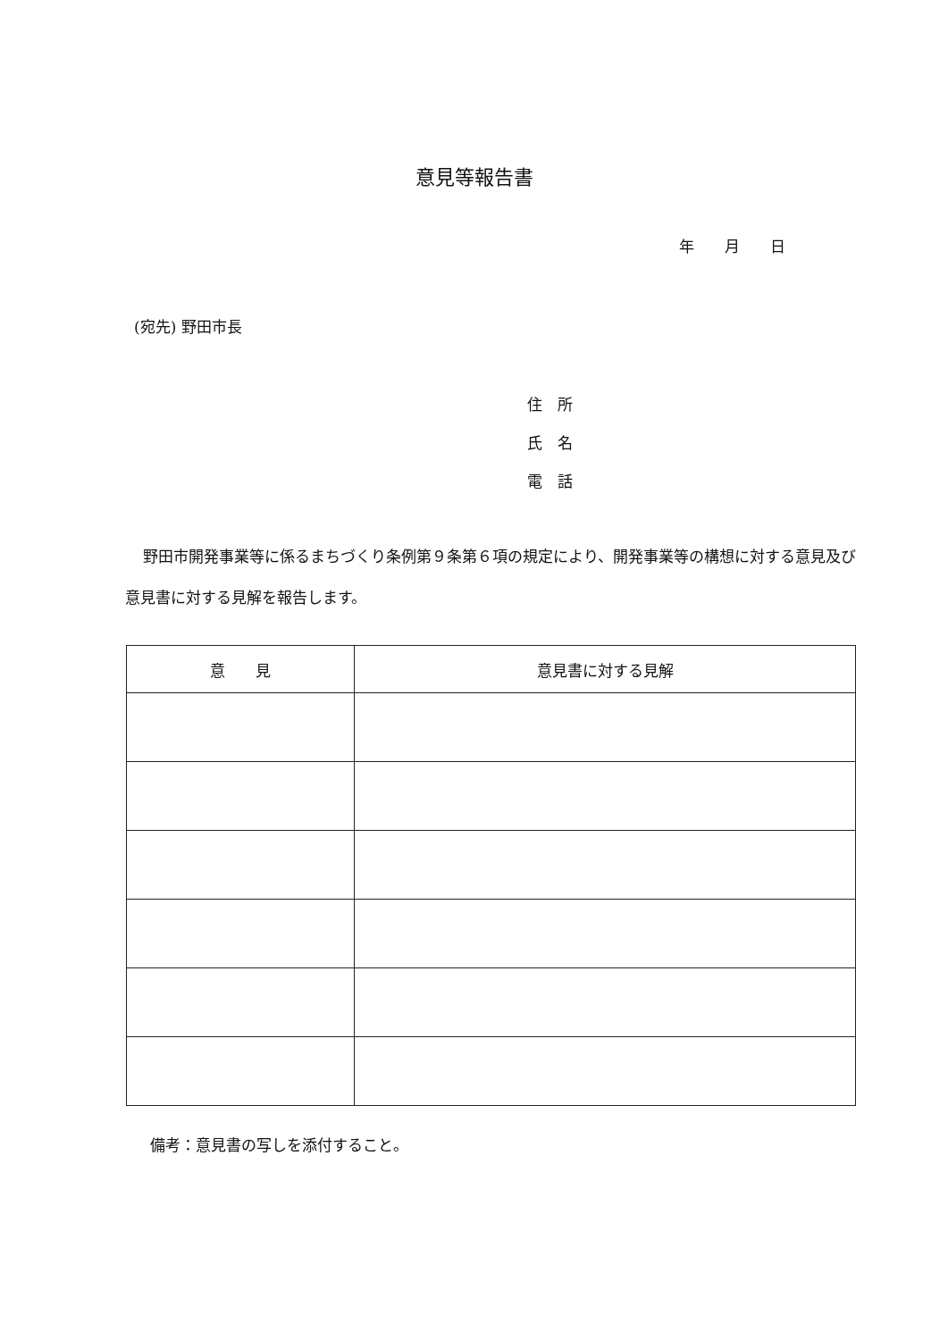意見等報告書
年　　月　　日
(宛先) 野田市長
住　所
氏　名
電　話
野田市開発事業等に係るまちづくり条例第９条第６項の規定により、開発事業等の構想に対する意見及び意見書に対する見解を報告します。
| 意 見 | 意見書に対する見解 |
| --- | --- |
備考：意見書の写しを添付すること。